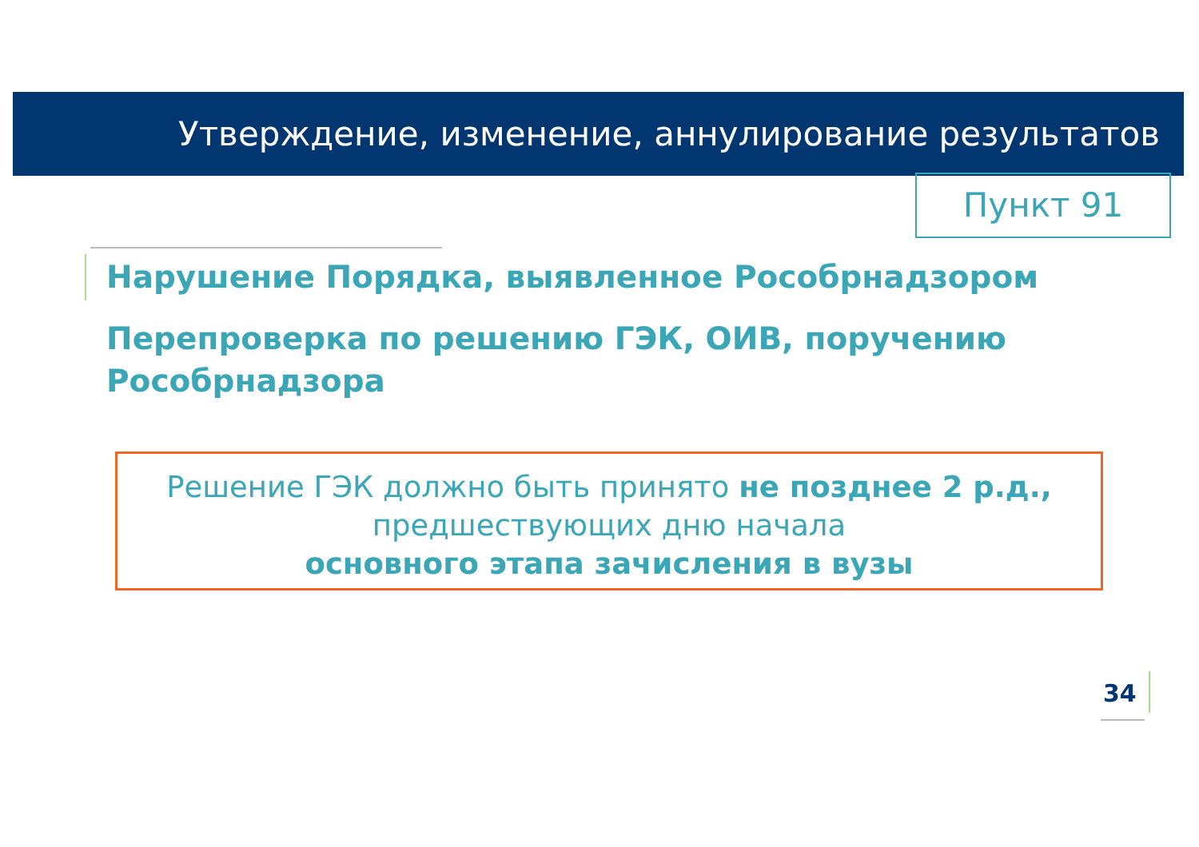Утверждение, изменение, аннулирование результатов
Пункт 91
Нарушение Порядка, выявленное Рособрнадзором
Перепроверка по решению ГЭК, ОИВ, поручению Рособрнадзора
Решение ГЭК должно быть принято не позднее 2 р.д.,
предшествующих дню начала
основного этапа зачисления в вузы
34